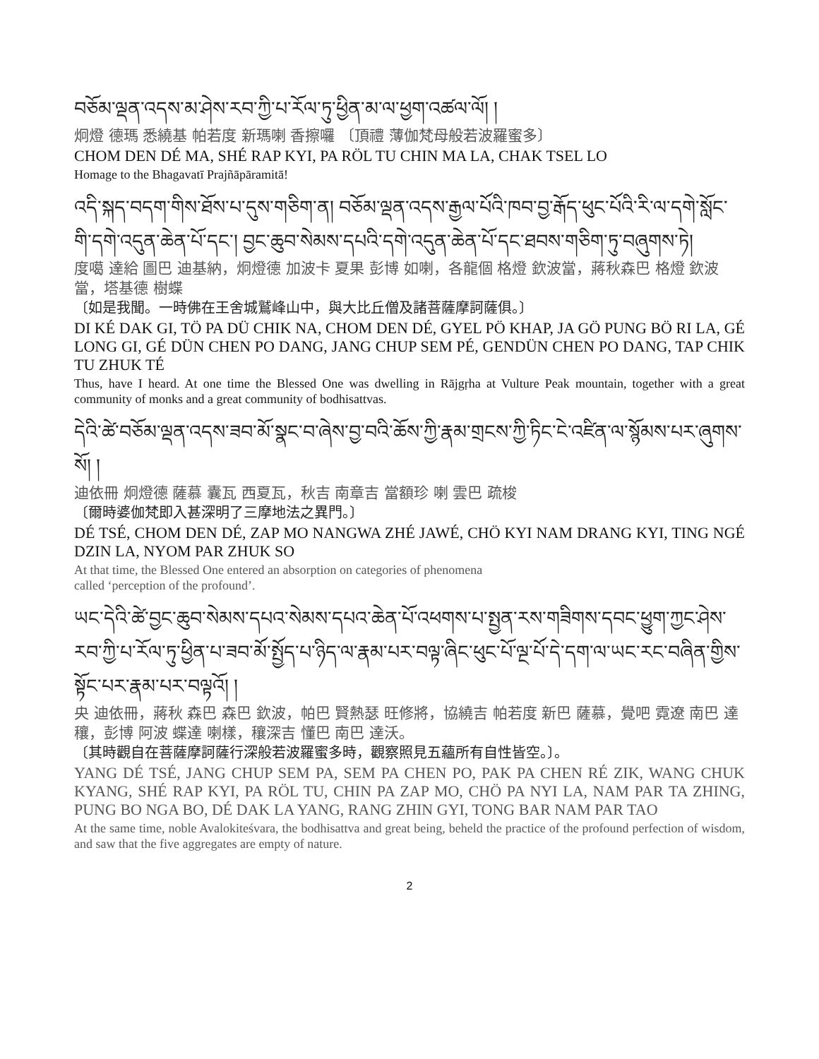བཅོམ་ལྡན་འདས་མ་ཤེས་རབ་ཀྱི་པ་རོལ་ཏུ་ཕྱིན་མ་ལ་ཕྱག་འཚལ་ལོ། །
炯燈 德瑪 悉繞基 帕若度 新瑪喇 香擦囉 〔頂禮 薄伽梵母般若波羅蜜多〕
CHOM DEN DÉ MA, SHÉ RAP KYI, PA RÖL TU CHIN MA LA, CHAK TSEL LO
Homage to the Bhagavatī Prajñāpāramitā!
འདི་སྐད་བདག་གིས་ཐོས་པ་དུས་གཅིག་ན། བཅོམ་ལྡན་འདས་རྒྱལ་པོའི་ཁབ་བྱ་རྒོད་ཕུང་པོའི་རི་ལ་དགེ་སློང་གི་དགེ་འདུན་ཆེན་པོ་དང་། བྱང་ཆུབ་སེམས་དཔའི་དགེ་འདུན་ཆེན་པོ་དང་ཐབས་གཅིག་ཏུ་བཞུགས་ཏེ།
度噶 達給 圖巴 迪基納，炯燈德 加波卡 夏果 彭博 如喇，各龍個 格燈 欽波當，蔣秋森巴 格燈 欽波當，塔基德 樹蝶
〔如是我聞。一時佛在王舍城鷲峰山中，與大比丘僧及諸菩薩摩訶薩俱。〕
DI KÉ DAK GI, TÖ PA DÜ CHIK NA, CHOM DEN DÉ, GYEL PÖ KHAP, JA GÖ PUNG BÖ RI LA, GÉ LONG GI, GÉ DÜN CHEN PO DANG, JANG CHUP SEM PÉ, GENDÜN CHEN PO DANG, TAP CHIK TU ZHUK TÉ
Thus, have I heard. At one time the Blessed One was dwelling in Rājgṛha at Vulture Peak mountain, together with a great community of monks and a great community of bodhisattvas.
དེའི་ཚེ་བཅོམ་ལྡན་འདས་ཟབ་མོ་སྣང་བ་ཞེས་བྱ་བའི་ཆོས་ཀྱི་རྣམ་གྲངས་ཀྱི་ཏིང་ངེ་འཛིན་ལ་སྙོམས་པར་ཞུགས་སོ། །
迪依冊 炯燈德 薩慕 囊瓦 西夏瓦，秋吉 南章吉 當額珍 喇 雲巴 疏梭
〔爾時婆伽梵即入甚深明了三摩地法之異門。〕
DÉ TSÉ, CHOM DEN DÉ, ZAP MO NANGWA ZHÉ JAWÉ, CHÖ KYI NAM DRANG KYI, TING NGÉ DZIN LA, NYOM PAR ZHUK SO
At that time, the Blessed One entered an absorption on categories of phenomena
called ‘perception of the profound’.
ཡང་དེའི་ཚེ་བྱང་ཆུབ་སེམས་དཔའ་སེམས་དཔའ་ཆེན་པོ་འཕགས་པ་སྤྱན་རས་གཟིགས་དབང་ཕྱུག་ཀྱང་ཤེས་རབ་ཀྱི་པ་རོལ་ཏུ་ཕྱིན་པ་ཟབ་མོ་སྤྱོད་པ་ཉིད་ལ་རྣམ་པར་བལྟ་ཞིང་ཕུང་པོ་ལྔ་པོ་དེ་དག་ལ་ཡང་རང་བཞིན་གྱིས་སྟོང་པར་རྣམ་པར་བལྟའོ། །
央 迪依冊，蔣秋 森巴 森巴 欽波，帕巴 賢熱瑟 旺修將，協繞吉 帕若度 新巴 薩慕，覺吧 霓遼 南巴 達穰，彭博 阿波 蝶達 喇樣，穰深吉 懂巴 南巴 達沃。
〔其時觀自在菩薩摩訶薩行深般若波羅蜜多時，觀察照見五蘊所有自性皆空。〕。
YANG DÉ TSÉ, JANG CHUP SEM PA, SEM PA CHEN PO, PAK PA CHEN RÉ ZIK, WANG CHUK KYANG, SHÉ RAP KYI, PA RÖL TU, CHIN PA ZAP MO, CHÖ PA NYI LA, NAM PAR TA ZHING, PUNG BO NGA BO, DÉ DAK LA YANG, RANG ZHIN GYI, TONG BAR NAM PAR TAO
At the same time, noble Avalokiteśvara, the bodhisattva and great being, beheld the practice of the profound perfection of wisdom, and saw that the five aggregates are empty of nature.
2